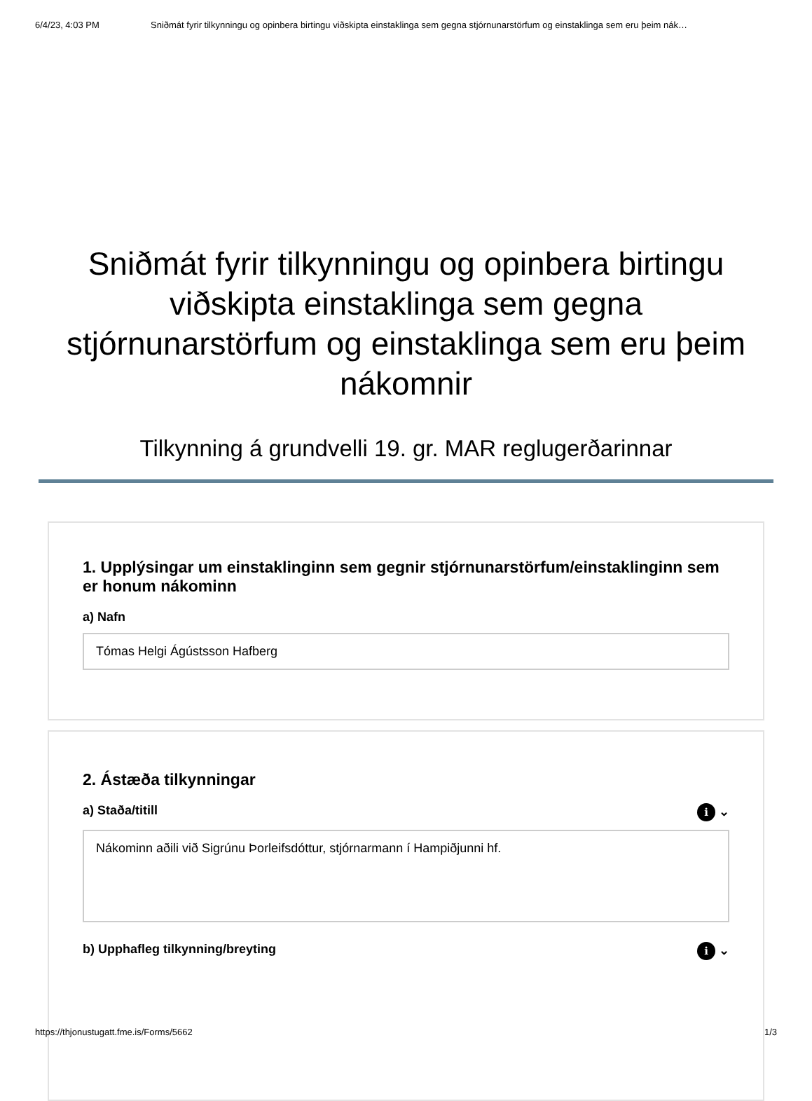6/4/23, 4:03 PM Sniðmát fyrir tilkynningu og opinbera birtingu viðskipta einstaklinga sem gegna stjórnunarstörfum og einstaklinga sem eru þeim nák…
Sniðmát fyrir tilkynningu og opinbera birtingu viðskipta einstaklinga sem gegna stjórnunarstörfum og einstaklinga sem eru þeim nákomnir
Tilkynning á grundvelli 19. gr. MAR reglugerðarinnar
1. Upplýsingar um einstaklinginn sem gegnir stjórnunarstörfum/einstaklinginn sem er honum nákominn
a) Nafn
Tómas Helgi Ágústsson Hafberg
2. Ástæða tilkynningar
a) Staða/titill i ⌄
Nákominn aðili við Sigrúnu Þorleifsdóttur, stjórnarmann í Hampiðjunni hf.
b) Upphafleg tilkynning/breyting i ⌄
https://thjonustugatt.fme.is/Forms/5662 1/3